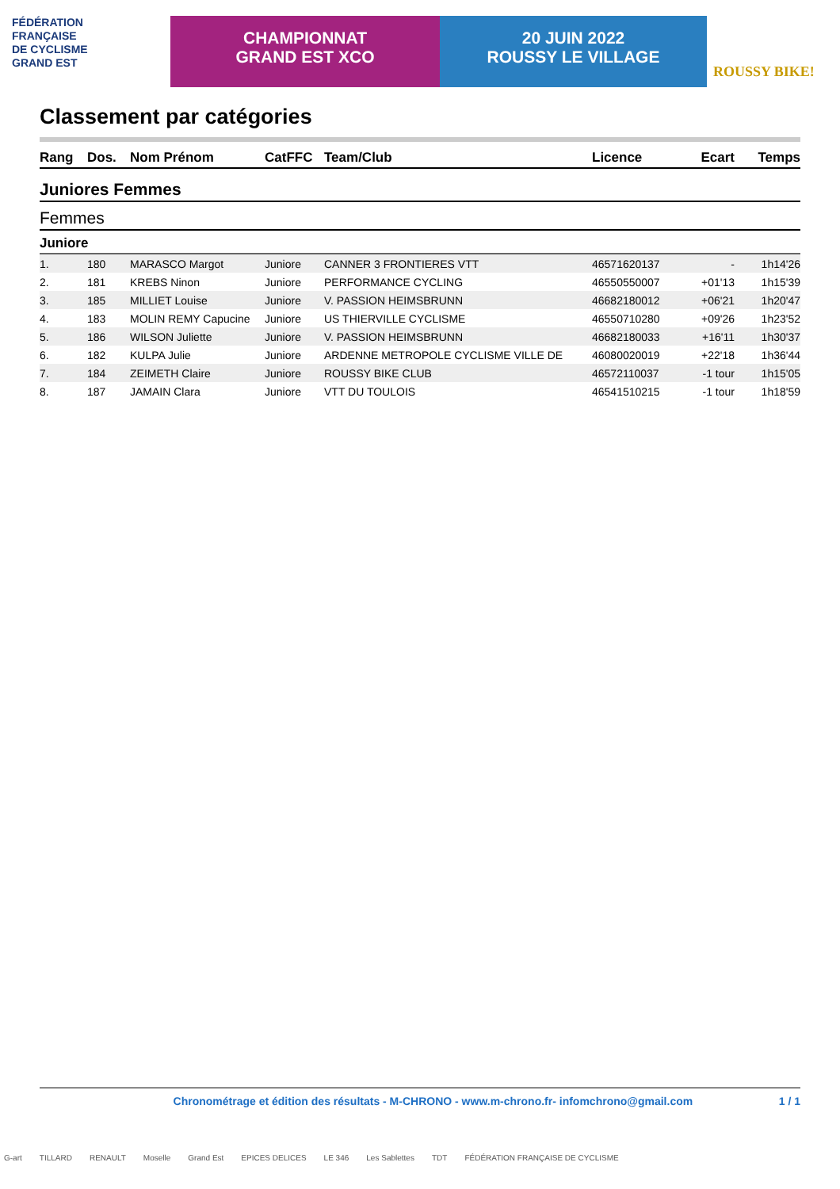FÉDÉRATION
FRANÇAISE
DE CYCLISME
GRAND EST
CHAMPIONNAT
GRAND EST XCO
20 JUIN 2022
ROUSSY LE VILLAGE
ROUSSY BIKE!
Classement par catégories
| Rang | Dos. | Nom Prénom | CatFFC | Team/Club | Licence | Ecart | Temps |
| --- | --- | --- | --- | --- | --- | --- | --- |
| Juniores Femmes | | | | | | | |
| Femmes | | | | | | | |
| Juniore | | | | | | | |
| 1. | 180 | MARASCO Margot | Juniore | CANNER 3 FRONTIERES VTT | 46571620137 | - | 1h14'26 |
| 2. | 181 | KREBS Ninon | Juniore | PERFORMANCE CYCLING | 46550550007 | +01'13 | 1h15'39 |
| 3. | 185 | MILLIET Louise | Juniore | V. PASSION HEIMSBRUNN | 46682180012 | +06'21 | 1h20'47 |
| 4. | 183 | MOLIN REMY Capucine | Juniore | US THIERVILLE CYCLISME | 46550710280 | +09'26 | 1h23'52 |
| 5. | 186 | WILSON Juliette | Juniore | V. PASSION HEIMSBRUNN | 46682180033 | +16'11 | 1h30'37 |
| 6. | 182 | KULPA Julie | Juniore | ARDENNE METROPOLE CYCLISME VILLE DE | 46080020019 | +22'18 | 1h36'44 |
| 7. | 184 | ZEIMETH Claire | Juniore | ROUSSY BIKE CLUB | 46572110037 | -1 tour | 1h15'05 |
| 8. | 187 | JAMAIN Clara | Juniore | VTT DU TOULOIS | 46541510215 | -1 tour | 1h18'59 |
Chronométrage et édition des résultats - M-CHRONO - www.m-chrono.fr- infomchrono@gmail.com 1 / 1
G-art TILLARD RENAULT Moselle Grand Est EPICES DELICES LE 346 Les Sablettes TDT FÉDÉRATION FRANÇAISE DE CYCLISME